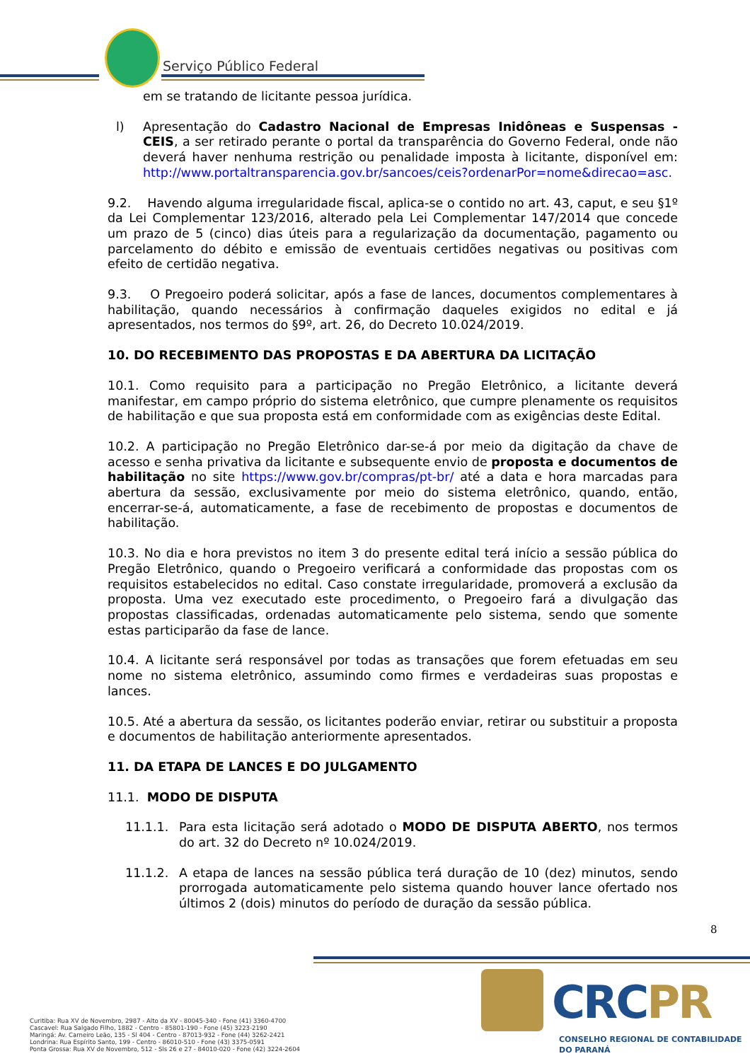Serviço Público Federal
em se tratando de licitante pessoa jurídica.
l) Apresentação do Cadastro Nacional de Empresas Inidôneas e Suspensas - CEIS, a ser retirado perante o portal da transparência do Governo Federal, onde não deverá haver nenhuma restrição ou penalidade imposta à licitante, disponível em: http://www.portaltransparencia.gov.br/sancoes/ceis?ordenarPor=nome&direcao=asc.
9.2. Havendo alguma irregularidade fiscal, aplica-se o contido no art. 43, caput, e seu §1º da Lei Complementar 123/2016, alterado pela Lei Complementar 147/2014 que concede um prazo de 5 (cinco) dias úteis para a regularização da documentação, pagamento ou parcelamento do débito e emissão de eventuais certidões negativas ou positivas com efeito de certidão negativa.
9.3. O Pregoeiro poderá solicitar, após a fase de lances, documentos complementares à habilitação, quando necessários à confirmação daqueles exigidos no edital e já apresentados, nos termos do §9º, art. 26, do Decreto 10.024/2019.
10. DO RECEBIMENTO DAS PROPOSTAS E DA ABERTURA DA LICITAÇÃO
10.1. Como requisito para a participação no Pregão Eletrônico, a licitante deverá manifestar, em campo próprio do sistema eletrônico, que cumpre plenamente os requisitos de habilitação e que sua proposta está em conformidade com as exigências deste Edital.
10.2. A participação no Pregão Eletrônico dar-se-á por meio da digitação da chave de acesso e senha privativa da licitante e subsequente envio de proposta e documentos de habilitação no site https://www.gov.br/compras/pt-br/ até a data e hora marcadas para abertura da sessão, exclusivamente por meio do sistema eletrônico, quando, então, encerrar-se-á, automaticamente, a fase de recebimento de propostas e documentos de habilitação.
10.3. No dia e hora previstos no item 3 do presente edital terá início a sessão pública do Pregão Eletrônico, quando o Pregoeiro verificará a conformidade das propostas com os requisitos estabelecidos no edital. Caso constate irregularidade, promoverá a exclusão da proposta. Uma vez executado este procedimento, o Pregoeiro fará a divulgação das propostas classificadas, ordenadas automaticamente pelo sistema, sendo que somente estas participarão da fase de lance.
10.4. A licitante será responsável por todas as transações que forem efetuadas em seu nome no sistema eletrônico, assumindo como firmes e verdadeiras suas propostas e lances.
10.5. Até a abertura da sessão, os licitantes poderão enviar, retirar ou substituir a proposta e documentos de habilitação anteriormente apresentados.
11. DA ETAPA DE LANCES E DO JULGAMENTO
11.1. MODO DE DISPUTA
11.1.1. Para esta licitação será adotado o MODO DE DISPUTA ABERTO, nos termos do art. 32 do Decreto nº 10.024/2019.
11.1.2. A etapa de lances na sessão pública terá duração de 10 (dez) minutos, sendo prorrogada automaticamente pelo sistema quando houver lance ofertado nos últimos 2 (dois) minutos do período de duração da sessão pública.
8
Curitiba: Rua XV de Novembro, 2987 - Alto da XV - 80045-340 - Fone (41) 3360-4700
Cascavel: Rua Salgado Filho, 1882 - Centro - 85801-190 - Fone (45) 3223-2190
Maringá: Av. Carneiro Leão, 135 - Sl 404 - Centro - 87013-932 - Fone (44) 3262-2421
Londrina: Rua Espírito Santo, 199 - Centro - 86010-510 - Fone (43) 3375-0591
Ponta Grossa: Rua XV de Novembro, 512 - Sls 26 e 27 - 84010-020 - Fone (42) 3224-2604
CRCPR
CONSELHO REGIONAL DE CONTABILIDADE
DO PARANÁ